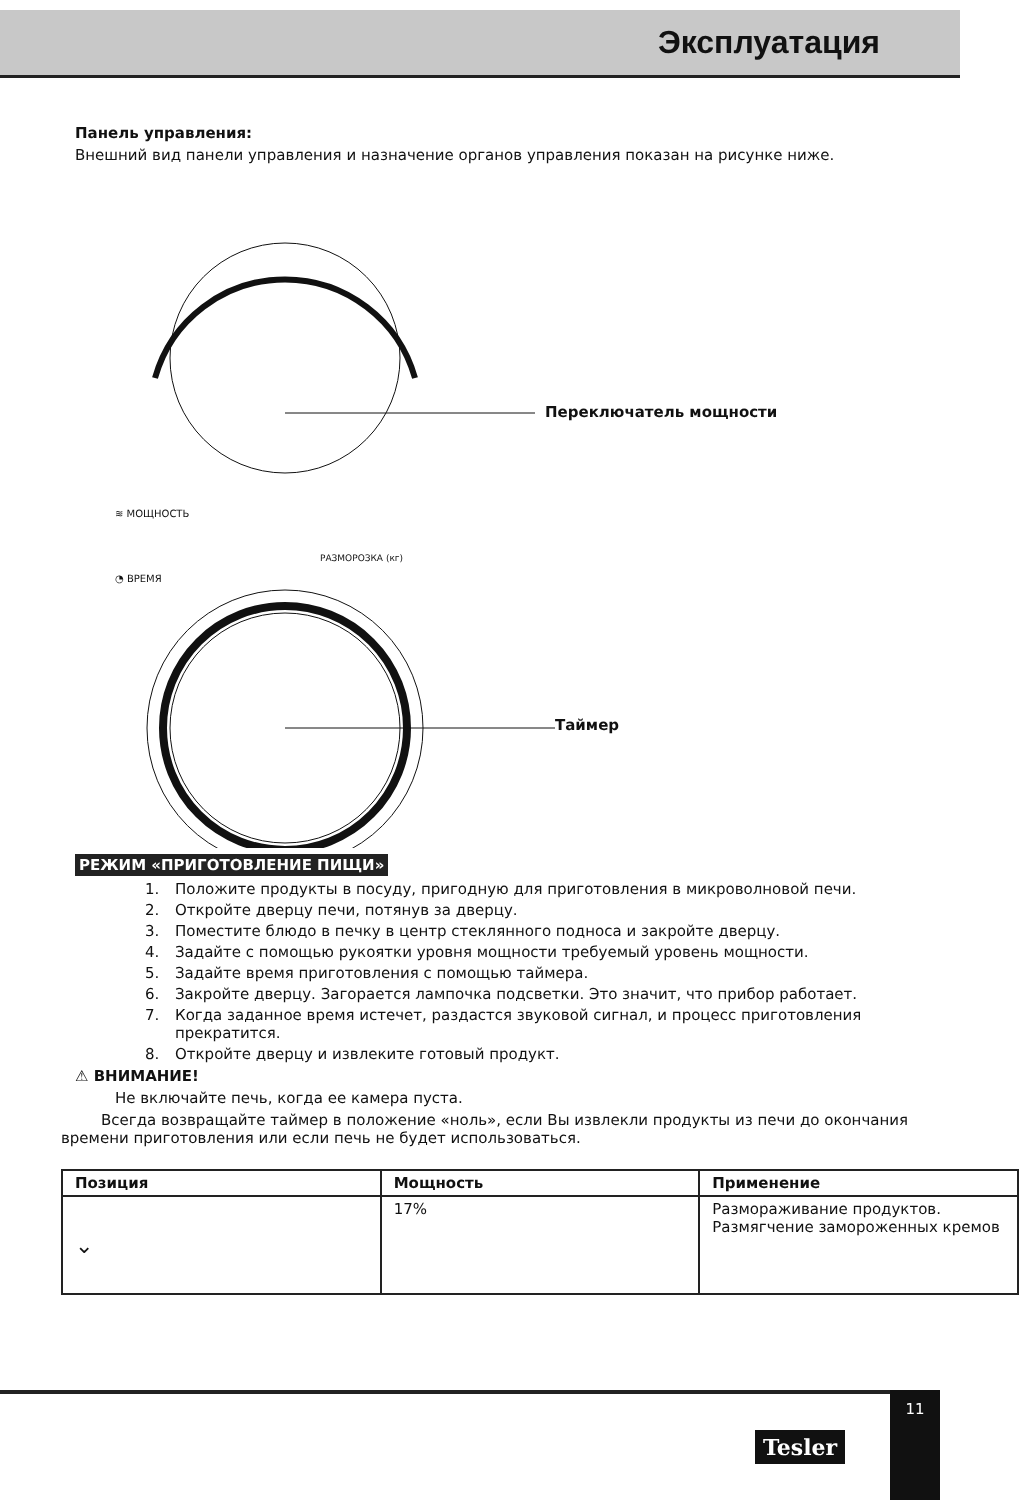Эксплуатация
Панель управления:
Внешний вид панели управления и назначение органов управления показан на рисунке ниже.
Переключатель мощности
≋ МОЩНОСТЬ
РАЗМОРОЗКА (кг)
◔ ВРЕМЯ
Таймер
РЕЖИМ «ПРИГОТОВЛЕНИЕ ПИЩИ»
1. Положите продукты в посуду, пригодную для приготовления в микроволновой печи.
2. Откройте дверцу печи, потянув за дверцу.
3. Поместите блюдо в печку в центр стеклянного подноса и закройте дверцу.
4. Задайте с помощью рукоятки уровня мощности требуемый уровень мощности.
5. Задайте время приготовления с помощью таймера.
6. Закройте дверцу. Загорается лампочка подсветки. Это значит, что прибор работает.
7. Когда заданное время истечет, раздастся звуковой сигнал, и процесс приготовления прекратится.
8. Откройте дверцу и извлеките готовый продукт.
⚠ ВНИМАНИЕ!
Не включайте печь, когда ее камера пуста.
Всегда возвращайте таймер в положение «ноль», если Вы извлекли продукты из печи до окончания времени приготовления или если печь не будет использоваться.
| Позиция | Мощность | Применение |
| --- | --- | --- |
| ⌄ | 17% | Размораживание продуктов. Размягчение замороженных кремов |
Tesler
11